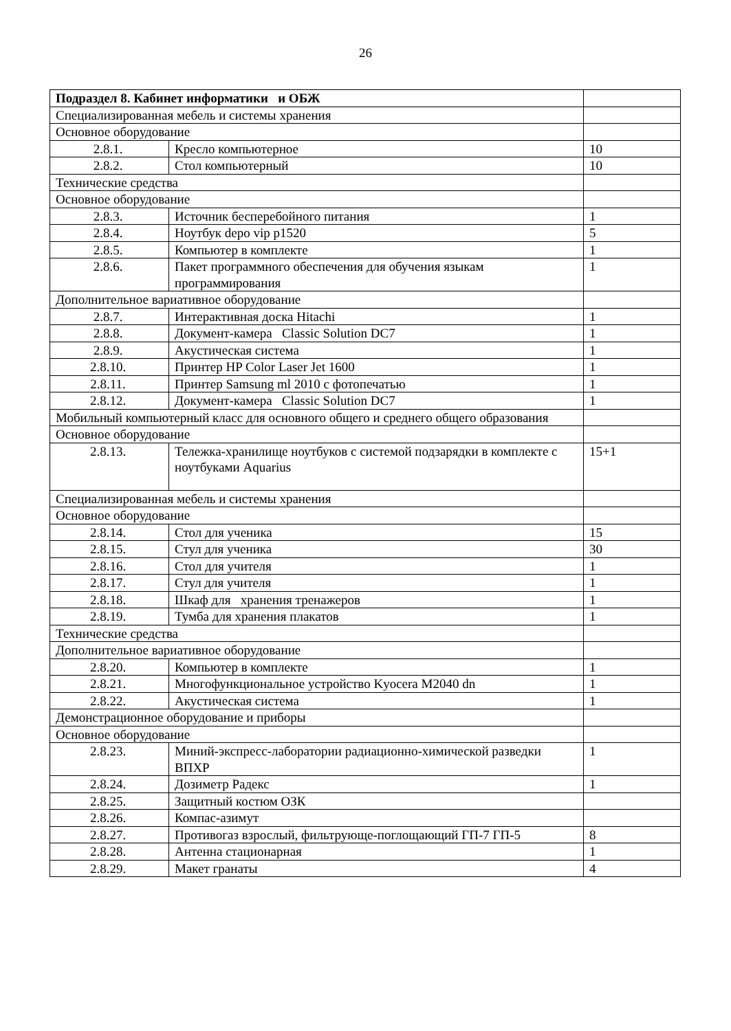26
| Подраздел 8. Кабинет информатики и ОБЖ | | |
| Специализированная мебель и системы хранения | | |
| Основное оборудование | | |
| 2.8.1. | Кресло компьютерное | 10 |
| 2.8.2. | Стол компьютерный | 10 |
| Технические средства | | |
| Основное оборудование | | |
| 2.8.3. | Источник бесперебойного питания | 1 |
| 2.8.4. | Ноутбук depo vip p1520 | 5 |
| 2.8.5. | Компьютер в комплекте | 1 |
| 2.8.6. | Пакет программного обеспечения для обучения языкам программирования | 1 |
| Дополнительное вариативное оборудование | | |
| 2.8.7. | Интерактивная доска Hitachi | 1 |
| 2.8.8. | Документ-камера Classic Solution DC7 | 1 |
| 2.8.9. | Акустическая система | 1 |
| 2.8.10. | Принтер HP Color Laser Jet 1600 | 1 |
| 2.8.11. | Принтер Samsung ml 2010 с фотопечатью | 1 |
| 2.8.12. | Документ-камера Classic Solution DC7 | 1 |
| Мобильный компьютерный класс для основного общего и среднего общего образования | | |
| Основное оборудование | | |
| 2.8.13. | Тележка-хранилище ноутбуков с системой подзарядки в комплекте с ноутбуками Aquarius | 15+1 |
| Специализированная мебель и системы хранения | | |
| Основное оборудование | | |
| 2.8.14. | Стол для ученика | 15 |
| 2.8.15. | Стул для ученика | 30 |
| 2.8.16. | Стол для учителя | 1 |
| 2.8.17. | Стул для учителя | 1 |
| 2.8.18. | Шкаф для хранения тренажеров | 1 |
| 2.8.19. | Тумба для хранения плакатов | 1 |
| Технические средства | | |
| Дополнительное вариативное оборудование | | |
| 2.8.20. | Компьютер в комплекте | 1 |
| 2.8.21. | Многофункциональное устройство Kyocera M2040 dn | 1 |
| 2.8.22. | Акустическая система | 1 |
| Демонстрационное оборудование и приборы | | |
| Основное оборудование | | |
| 2.8.23. | Миний-экспресс-лаборатории радиационно-химической разведки ВПХР | 1 |
| 2.8.24. | Дозиметр Радекс | 1 |
| 2.8.25. | Защитный костюм ОЗК | |
| 2.8.26. | Компас-азимут | |
| 2.8.27. | Противогаз взрослый, фильтрующе-поглощающий ГП-7 ГП-5 | 8 |
| 2.8.28. | Антенна стационарная | 1 |
| 2.8.29. | Макет гранаты | 4 |